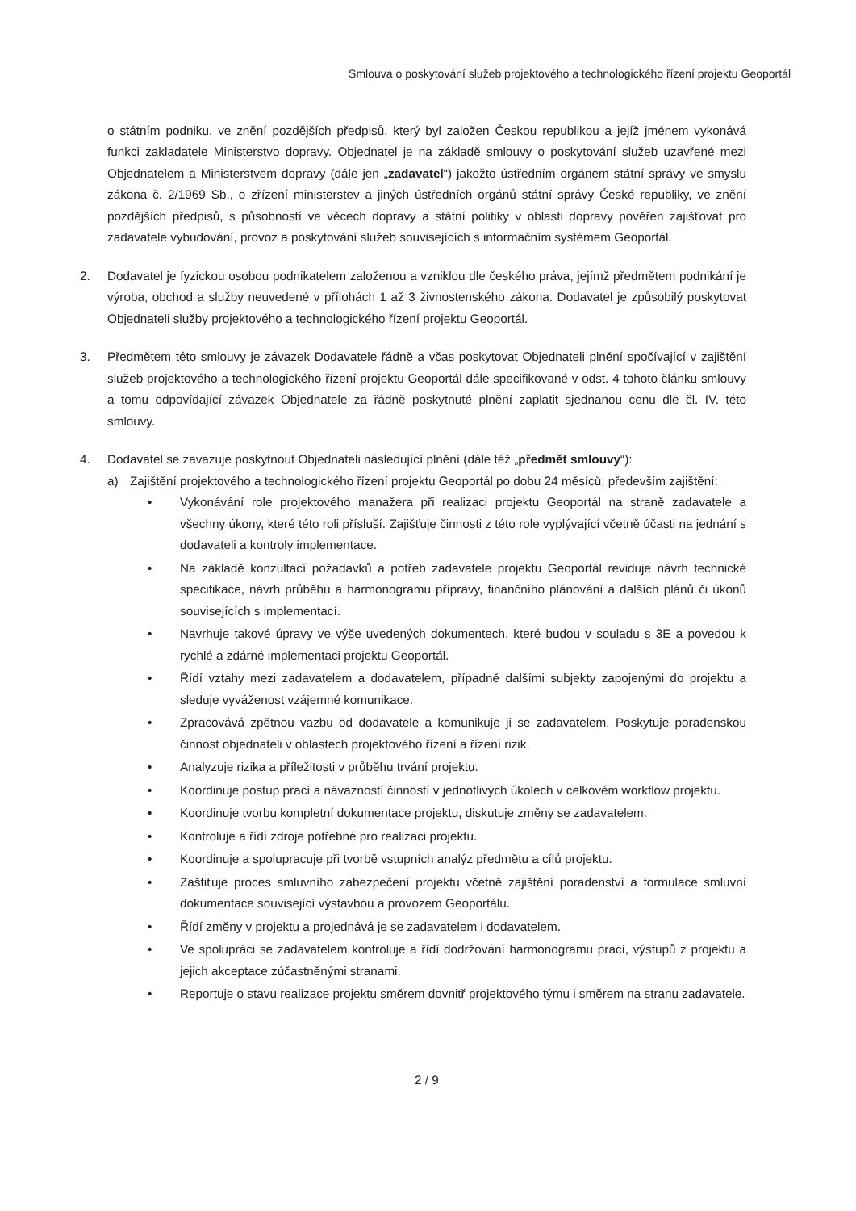Smlouva o poskytování služeb projektového a technologického řízení projektu Geoportál
o státním podniku, ve znění pozdějších předpisů, který byl založen Českou republikou a jejíž jménem vykonává funkci zakladatele Ministerstvo dopravy. Objednatel je na základě smlouvy o poskytování služeb uzavřené mezi Objednatelem a Ministerstvem dopravy (dále jen „zadavatel“) jakožto ústředním orgánem státní správy ve smyslu zákona č. 2/1969 Sb., o zřízení ministerstev a jiných ústředních orgánů státní správy České republiky, ve znění pozdějších předpisů, s působností ve věcech dopravy a státní politiky v oblasti dopravy pověřen zajišťovat pro zadavatele vybudování, provoz a poskytování služeb souvisejících s informačním systémem Geoportál.
2. Dodavatel je fyzickou osobou podnikatelem založenou a vzniklou dle českého práva, jejímž předmětem podnikání je výroba, obchod a služby neuvedené v přílohách 1 až 3 živnostenského zákona. Dodavatel je způsobilý poskytovat Objednateli služby projektového a technologického řízení projektu Geoportál.
3. Předmětem této smlouvy je závazek Dodavatele řádně a včas poskytovat Objednateli plnění spočívající v zajištění služeb projektového a technologického řízení projektu Geoportál dále specifikované v odst. 4 tohoto článku smlouvy a tomu odpovídající závazek Objednatele za řádně poskytnuté plnění zaplatit sjednanou cenu dle čl. IV. této smlouvy.
4. Dodavatel se zavazuje poskytnout Objednateli následující plnění (dále též „předmět smlouvy“):
a) Zajištění projektového a technologického řízení projektu Geoportál po dobu 24 měsíců, především zajištění:
• Vykonávání role projektového manažera při realizaci projektu Geoportál na straně zadavatele a všechny úkony, které této roli přísluší. Zajišťuje činnosti z této role vyplývající včetně účasti na jednání s dodavateli a kontroly implementace.
• Na základě konzultací požadavků a potřeb zadavatele projektu Geoportál reviduje návrh technické specifikace, návrh průběhu a harmonogramu přípravy, finančního plánování a dalších plánů či úkonů souvisejících s implementací.
• Navrhuje takové úpravy ve výše uvedených dokumentech, které budou v souladu s 3E a povedou k rychlé a zdárné implementaci projektu Geoportál.
• Řídí vztahy mezi zadavatelem a dodavatelem, případně dalšími subjekty zapojenými do projektu a sleduje vyváženost vzájemné komunikace.
• Zpracovává zpětnou vazbu od dodavatele a komunikuje ji se zadavatelem. Poskytuje poradenskou činnost objednateli v oblastech projektového řízení a řízení rizik.
• Analyzuje rizika a příležitosti v průběhu trvání projektu.
• Koordinuje postup prací a návazností činností v jednotlivých úkolech v celkovém workflow projektu.
• Koordinuje tvorbu kompletní dokumentace projektu, diskutuje změny se zadavatelem.
• Kontroluje a řídí zdroje potřebné pro realizaci projektu.
• Koordinuje a spolupracuje při tvorbě vstupních analýz předmětu a cílů projektu.
• Zaštiťuje proces smluvního zabezpečení projektu včetně zajištění poradenství a formulace smluvní dokumentace související výstavbou a provozem Geoportálu.
• Řídí změny v projektu a projednává je se zadavatelem i dodavatelem.
• Ve spolupráci se zadavatelem kontroluje a řídí dodržování harmonogramu prací, výstupů z projektu a jejich akceptace zúčastněnými stranami.
• Reportuje o stavu realizace projektu směrem dovnitř projektového týmu i směrem na stranu zadavatele.
2 / 9